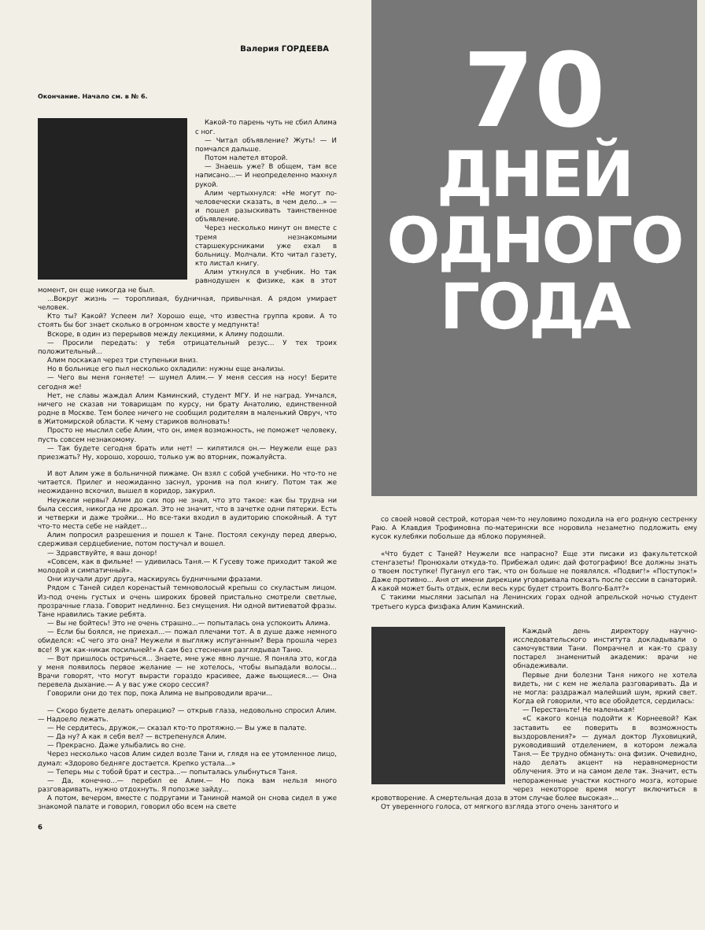Валерия ГОРДЕЕВА
Окончание. Начало см. в № 6.
Какой-то парень чуть не сбил Алима с ног.
— Читал объявление? Жуть! — И помчался дальше.
Потом налетел второй.
— Знаешь уже? В общем, там все написано...— И неопределенно махнул рукой.
Алим чертыхнулся: «Не могут по-человечески сказать, в чем дело...» — и пошел разыскивать таинственное объявление.
Через несколько минут он вместе с тремя незнакомыми старшекурсниками уже ехал в больницу. Молчали. Кто читал газету, кто листал книгу.
Алим уткнулся в учебник. Но так равнодушен к физике, как в этот момент, он еще никогда не был.
...Вокруг жизнь — торопливая, будничная, привычная. А рядом умирает человек.
Кто ты? Какой? Успеем ли? Хорошо еще, что известна группа крови. А то стоять бы бог знает сколько в огромном хвосте у медпункта!
Вскоре, в один из перерывов между лекциями, к Алиму подошли.
— Просили передать: у тебя отрицательный резус... У тех троих положительный...
Алим поскакал через три ступеньки вниз.
Но в больнице его пыл несколько охладили: нужны еще анализы.
— Чего вы меня гоняете! — шумел Алим.— У меня сессия на носу! Берите сегодня же!
Нет, не славы жаждал Алим Каминский, студент МГУ. И не наград. Умчался, ничего не сказав ни товарищам по курсу, ни брату Анатолию, единственной родне в Москве. Тем более ничего не сообщил родителям в маленький Овруч, что в Житомирской области. К чему стариков волновать!
Просто не мыслил себе Алим, что он, имея возможность, не поможет человеку, пусть совсем незнакомому.
— Так будете сегодня брать или нет! — кипятился он.— Неужели еще раз приезжать? Ну, хорошо, хорошо, только уж во вторник, пожалуйста.
И вот Алим уже в больничной пижаме. Он взял с собой учебники. Но что-то не читается. Прилег и неожиданно заснул, уронив на пол книгу. Потом так же неожиданно вскочил, вышел в коридор, закурил.
Неужели нервы? Алим до сих пор не знал, что это такое: как бы трудна ни была сессия, никогда не дрожал. Это не значит, что в зачетке одни пятерки. Есть и четверки и даже тройки... Но все-таки входил в аудиторию спокойный. А тут что-то места себе не найдет...
Алим попросил разрешения и пошел к Тане. Постоял секунду перед дверью, сдерживая сердцебиение, потом постучал и вошел.
— Здравствуйте, я ваш донор!
«Совсем, как в фильме! — удивилась Таня.— К Гусеву тоже приходит такой же молодой и симпатичный».
Они изучали друг друга, маскируясь будничными фразами.
Рядом с Таней сидел коренастый темноволосый крепыш со скуластым лицом. Из-под очень густых и очень широких бровей пристально смотрели светлые, прозрачные глаза. Говорит недлинно. Без смущения. Ни одной витиеватой фразы. Тане нравились такие ребята.
— Вы не бойтесь! Это не очень страшно...— попыталась она успокоить Алима.
— Если бы боялся, не приехал...— пожал плечами тот. А в душе даже немного обиделся: «С чего это она? Неужели я выгляжу испуганным? Вера прошла через все! Я уж как-никак посильней!» А сам без стеснения разглядывал Таню.
— Вот пришлось остричься... Знаете, мне уже явно лучше. Я поняла это, когда у меня появилось первое желание — не хотелось, чтобы выпадали волосы... Врачи говорят, что могут вырасти гораздо красивее, даже вьющиеся...— Она перевела дыхание.— А у вас уже скоро сессия?
Говорили они до тех пор, пока Алима не выпроводили врачи...
— Скоро будете делать операцию? — открыв глаза, недовольно спросил Алим.— Надоело лежать.
— Не сердитесь, дружок,— сказал кто-то протяжно.— Вы уже в палате.
— Да ну? А как я себя вел? — встрепенулся Алим.
— Прекрасно. Даже улыбались во сне.
Через несколько часов Алим сидел возле Тани и, глядя на ее утомленное лицо, думал: «Здорово бедняге достается. Крепко устала...»
— Теперь мы с тобой брат и сестра...— попыталась улыбнуться Таня.
— Да, конечно...— перебил ее Алим.— Но пока вам нельзя много разговаривать, нужно отдохнуть. Я попозже зайду...
А потом, вечером, вместе с подругами и Таниной мамой он снова сидел в уже знакомой палате и говорил, говорил обо всем на свете
6
70
ДНЕЙ
ОДНОГО
ГОДА
со своей новой сестрой, которая чем-то неуловимо походила на его родную сестренку Раю. А Клавдия Трофимовна по-матерински все норовила незаметно подложить ему кусок кулебяки побольше да яблоко порумяней.
«Что будет с Таней? Неужели все напрасно? Еще эти писаки из факультетской стенгазеты! Пронюхали откуда-то. Прибежал один: дай фотографию! Все должны знать о твоем поступке! Пуганул его так, что он больше не появлялся. «Подвиг!» «Поступок!» Даже противно... Аня от имени дирекции уговаривала поехать после сессии в санаторий. А какой может быть отдых, если весь курс будет строить Волго-Балт?»
С такими мыслями засыпал на Ленинских горах одной апрельской ночью студент третьего курса физфака Алим Каминский.
Каждый день директору научно-исследовательского института докладывали о самочувствии Тани. Помрачнел и как-то сразу постарел знаменитый академик: врачи не обнадеживали.
Первые дни болезни Таня никого не хотела видеть, ни с кем не желала разговаривать. Да и не могла: раздражал малейший шум, яркий свет. Когда ей говорили, что все обойдется, сердилась:
— Перестаньте! Не маленькая!
«С какого конца подойти к Корнеевой? Как заставить ее поверить в возможность выздоровления?» — думал доктор Луховицкий, руководивший отделением, в котором лежала Таня.— Ее трудно обмануть: она физик. Очевидно, надо делать акцент на неравномерности облучения. Это и на самом деле так. Значит, есть непораженные участки костного мозга, которые через некоторое время могут включиться в кровотворение. А смертельная доза в этом случае более высокая»...
От уверенного голоса, от мягкого взгляда этого очень занятого и